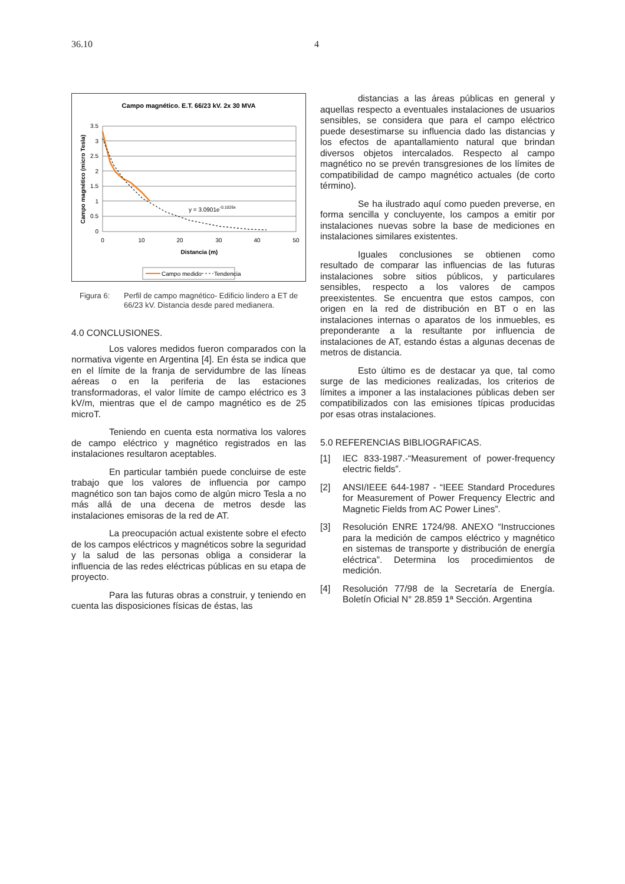36.10 4
Campo magnético. E.T. 66/23 kV. 2x 30 MVA
3.5
3
2.5
2
1.5
1
0.5
0
0
10
20
30
40
50
Distancia (m)
Campo magnético (micro Tesla)
y = 3.0901e-0.1026x
Campo medido
Tendencia
Figura 6: Perfil de campo magnético- Edificio lindero a ET de 66/23 kV. Distancia desde pared medianera.
4.0 CONCLUSIONES.
Los valores medidos fueron comparados con la normativa vigente en Argentina [4]. En ésta se indica que en el límite de la franja de servidumbre de las líneas aéreas o en la periferia de las estaciones transformadoras, el valor límite de campo eléctrico es 3 kV/m, mientras que el de campo magnético es de 25 microT.
Teniendo en cuenta esta normativa los valores de campo eléctrico y magnético registrados en las instalaciones resultaron aceptables.
En particular también puede concluirse de este trabajo que los valores de influencia por campo magnético son tan bajos como de algún micro Tesla a no más allá de una decena de metros desde las instalaciones emisoras de la red de AT.
La preocupación actual existente sobre el efecto de los campos eléctricos y magnéticos sobre la seguridad y la salud de las personas obliga a considerar la influencia de las redes eléctricas públicas en su etapa de proyecto.
Para las futuras obras a construir, y teniendo en cuenta las disposiciones físicas de éstas, las
distancias a las áreas públicas en general y aquellas respecto a eventuales instalaciones de usuarios sensibles, se considera que para el campo eléctrico puede desestimarse su influencia dado las distancias y los efectos de apantallamiento natural que brindan diversos objetos intercalados. Respecto al campo magnético no se prevén transgresiones de los límites de compatibilidad de campo magnético actuales (de corto término).
Se ha ilustrado aquí como pueden preverse, en forma sencilla y concluyente, los campos a emitir por instalaciones nuevas sobre la base de mediciones en instalaciones similares existentes.
Iguales conclusiones se obtienen como resultado de comparar las influencias de las futuras instalaciones sobre sitios públicos, y particulares sensibles, respecto a los valores de campos preexistentes. Se encuentra que estos campos, con origen en la red de distribución en BT o en las instalaciones internas o aparatos de los inmuebles, es preponderante a la resultante por influencia de instalaciones de AT, estando éstas a algunas decenas de metros de distancia.
Esto último es de destacar ya que, tal como surge de las mediciones realizadas, los criterios de límites a imponer a las instalaciones públicas deben ser compatibilizados con las emisiones típicas producidas por esas otras instalaciones.
5.0 REFERENCIAS BIBLIOGRAFICAS.
[1] IEC 833-1987.-“Measurement of power-frequency electric fields”.
[2] ANSI/IEEE 644-1987 - “IEEE Standard Procedures for Measurement of Power Frequency Electric and Magnetic Fields from AC Power Lines”.
[3] Resolución ENRE 1724/98. ANEXO “Instrucciones para la medición de campos eléctrico y magnético en sistemas de transporte y distribución de energía eléctrica”. Determina los procedimientos de medición.
[4] Resolución 77/98 de la Secretaría de Energía. Boletín Oficial N° 28.859 1ª Sección. Argentina